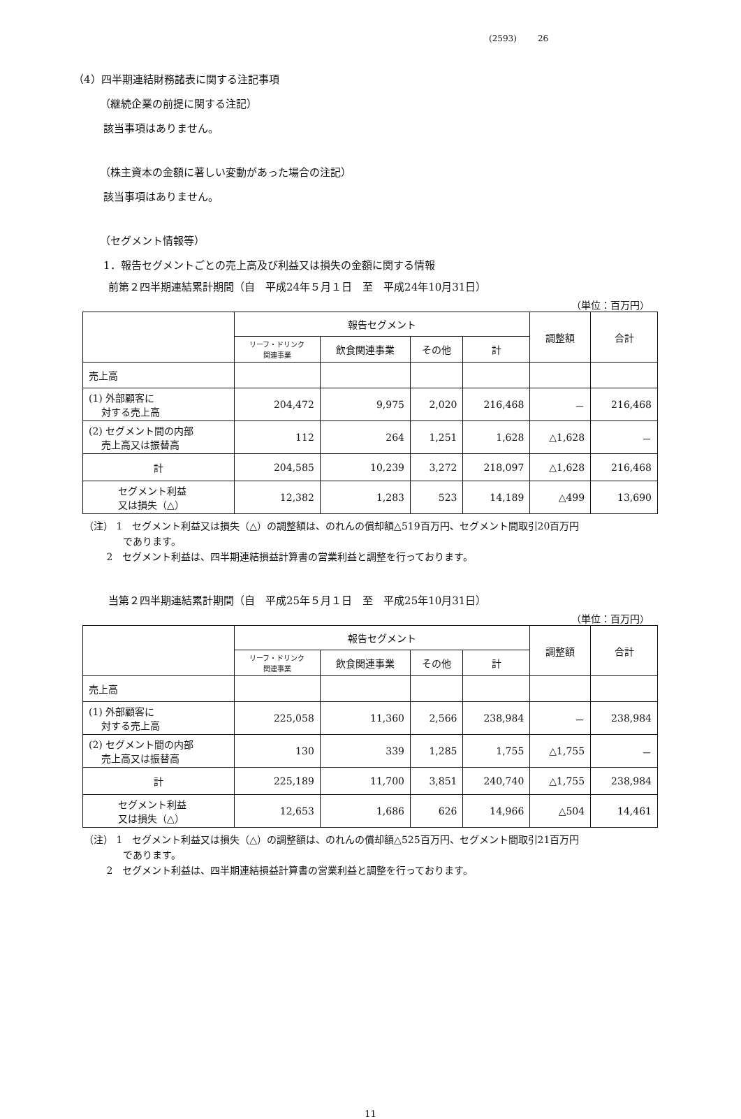(2593) 26
（4）四半期連結財務諸表に関する注記事項
（継続企業の前提に関する注記）
該当事項はありません。
（株主資本の金額に著しい変動があった場合の注記）
該当事項はありません。
（セグメント情報等）
1．報告セグメントごとの売上高及び利益又は損失の金額に関する情報
前第２四半期連結累計期間（自　平成24年５月１日　至　平成24年10月31日）
（単位：百万円）
| | 報告セグメント | | | | 調整額 | 合計 |
| --- | --- | --- | --- | --- | --- | --- |
| | リーフ・ドリンク 関連事業 | 飲食関連事業 | その他 | 計 | | |
| 売上高 | | | | | | |
| (1) 外部顧客に 対する売上高 | 204,472 | 9,975 | 2,020 | 216,468 | － | 216,468 |
| (2) セグメント間の内部 売上高又は振替高 | 112 | 264 | 1,251 | 1,628 | △1,628 | － |
| 計 | 204,585 | 10,239 | 3,272 | 218,097 | △1,628 | 216,468 |
| セグメント利益 又は損失（△） | 12,382 | 1,283 | 523 | 14,189 | △499 | 13,690 |
（注） 1　セグメント利益又は損失（△）の調整額は、のれんの償却額△519百万円、セグメント間取引20百万円
　　　　であります。
　　 2　セグメント利益は、四半期連結損益計算書の営業利益と調整を行っております。
当第２四半期連結累計期間（自　平成25年５月１日　至　平成25年10月31日）
（単位：百万円）
| | 報告セグメント | | | | 調整額 | 合計 |
| --- | --- | --- | --- | --- | --- | --- |
| | リーフ・ドリンク 関連事業 | 飲食関連事業 | その他 | 計 | | |
| 売上高 | | | | | | |
| (1) 外部顧客に 対する売上高 | 225,058 | 11,360 | 2,566 | 238,984 | － | 238,984 |
| (2) セグメント間の内部 売上高又は振替高 | 130 | 339 | 1,285 | 1,755 | △1,755 | － |
| 計 | 225,189 | 11,700 | 3,851 | 240,740 | △1,755 | 238,984 |
| セグメント利益 又は損失（△） | 12,653 | 1,686 | 626 | 14,966 | △504 | 14,461 |
（注） 1　セグメント利益又は損失（△）の調整額は、のれんの償却額△525百万円、セグメント間取引21百万円
　　　　であります。
　　 2　セグメント利益は、四半期連結損益計算書の営業利益と調整を行っております。
11